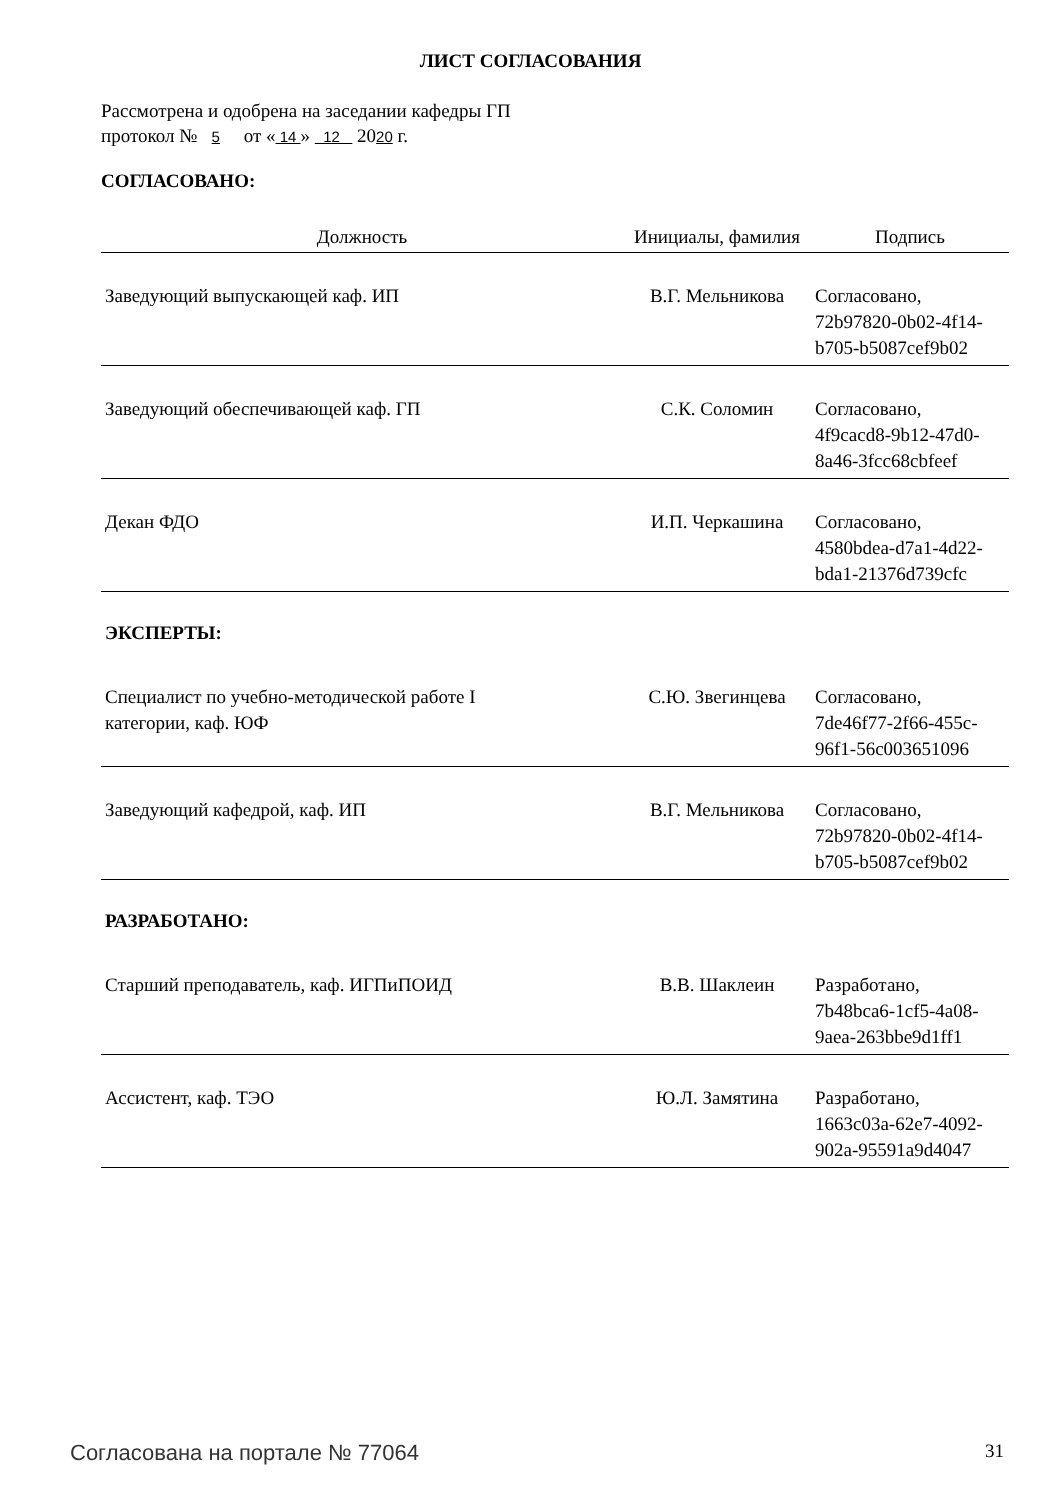ЛИСТ СОГЛАСОВАНИЯ
Рассмотрена и одобрена на заседании кафедры ГП
протокол № 5 от « 14 » 12 2020 г.
СОГЛАСОВАНО:
| Должность | Инициалы, фамилия | Подпись |
| --- | --- | --- |
| Заведующий выпускающей каф. ИП | В.Г. Мельникова | Согласовано, 72b97820-0b02-4f14- b705-b5087cef9b02 |
| Заведующий обеспечивающей каф. ГП | С.К. Соломин | Согласовано, 4f9cacd8-9b12-47d0- 8a46-3fcc68cbfeef |
| Декан ФДО | И.П. Черкашина | Согласовано, 4580bdea-d7a1-4d22- bda1-21376d739cfc |
| ЭКСПЕРТЫ: | | |
| Специалист по учебно-методической работе I категории, каф. ЮФ | С.Ю. Звегинцева | Согласовано, 7de46f77-2f66-455c- 96f1-56c003651096 |
| Заведующий кафедрой, каф. ИП | В.Г. Мельникова | Согласовано, 72b97820-0b02-4f14- b705-b5087cef9b02 |
| РАЗРАБОТАНО: | | |
| Старший преподаватель, каф. ИГПиПОИД | В.В. Шаклеин | Разработано, 7b48bca6-1cf5-4a08- 9aea-263bbe9d1ff1 |
| Ассистент, каф. ТЭО | Ю.Л. Замятина | Разработано, 1663c03a-62e7-4092- 902a-95591a9d4047 |
Согласована на портале № 77064 31